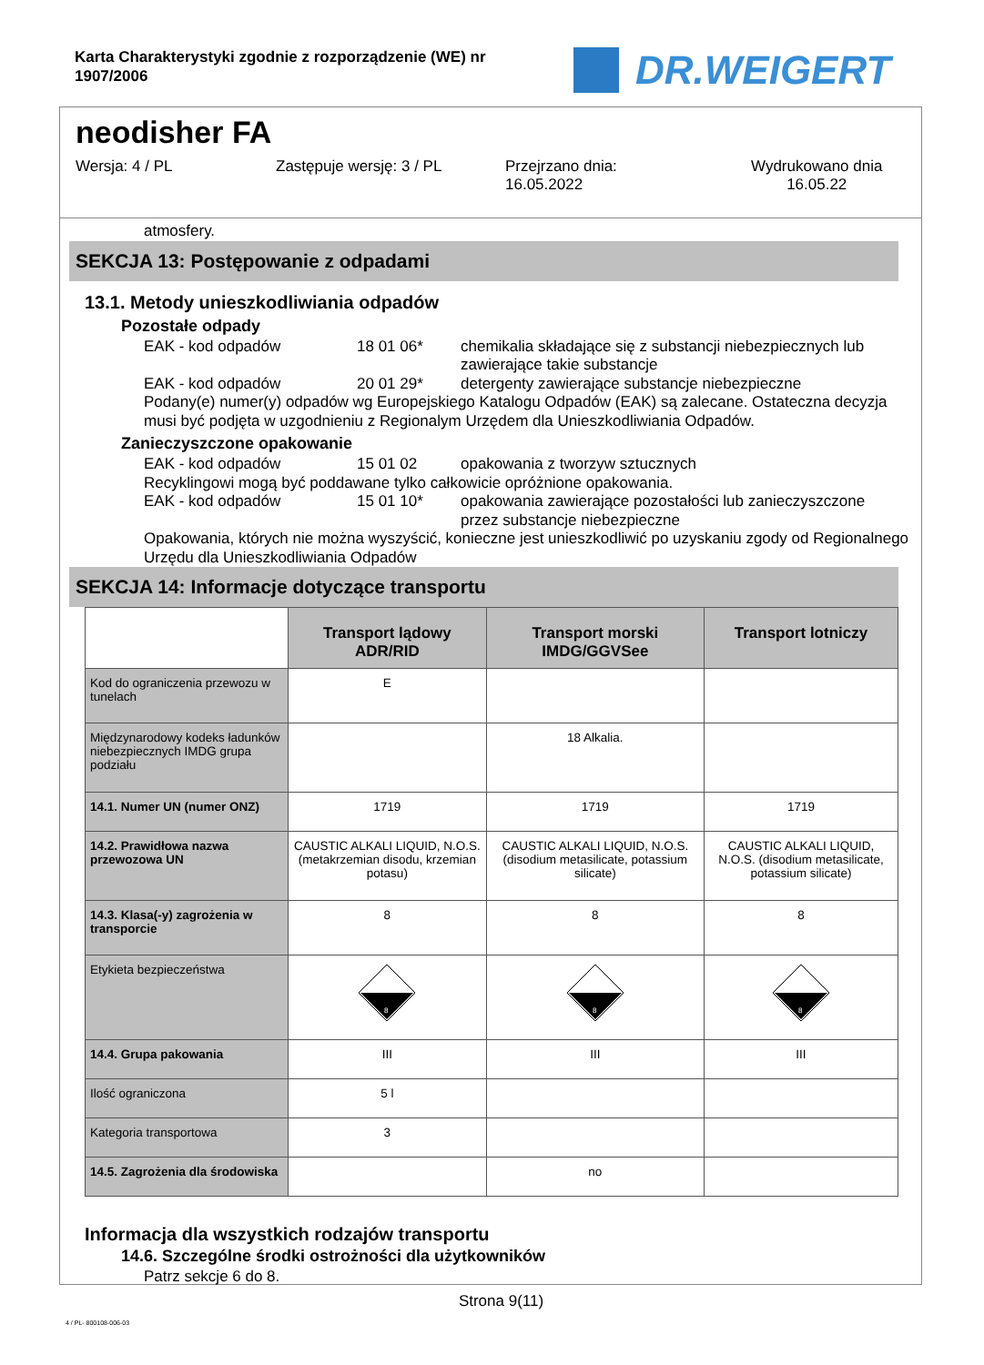Karta Charakterystyki zgodnie z rozporządzenie (WE) nr 1907/2006
DR.WEIGERT
neodisher FA
Wersja: 4 / PL Zastępuje wersję: 3 / PL Przejrzano dnia:
16.05.2022
Wydrukowano dnia
16.05.22
atmosfery.
SEKCJA 13: Postępowanie z odpadami
13.1. Metody unieszkodliwiania odpadów
Pozostałe odpady
EAK - kod odpadów 18 01 06* chemikalia składające się z substancji niebezpiecznych lub zawierające takie substancje
EAK - kod odpadów 20 01 29* detergenty zawierające substancje niebezpieczne
Podany(e) numer(y) odpadów wg Europejskiego Katalogu Odpadów (EAK) są zalecane. Ostateczna decyzja musi być podjęta w uzgodnieniu z Regionalym Urzędem dla Unieszkodliwiania Odpadów.
Zanieczyszczone opakowanie
EAK - kod odpadów 15 01 02 opakowania z tworzyw sztucznych
Recyklingowi mogą być poddawane tylko całkowicie opróżnione opakowania.
EAK - kod odpadów 15 01 10* opakowania zawierające pozostałości lub zanieczyszczone przez substancje niebezpieczne
Opakowania, których nie można wyszyścić, konieczne jest unieszkodliwić po uzyskaniu zgody od Regionalnego Urzędu dla Unieszkodliwiania Odpadów
SEKCJA 14: Informacje dotyczące transportu
| | Transport lądowy ADR/RID | Transport morski IMDG/GGVSee | Transport lotniczy |
| --- | --- | --- | --- |
| Kod do ograniczenia przewozu w tunelach | E | | |
| Międzynarodowy kodeks ładunków niebezpiecznych IMDG grupa podziału | | 18 Alkalia. | |
| 14.1. Numer UN (numer ONZ) | 1719 | 1719 | 1719 |
| 14.2. Prawidłowa nazwa przewozowa UN | CAUSTIC ALKALI LIQUID, N.O.S. (metakrzemian disodu, krzemian potasu) | CAUSTIC ALKALI LIQUID, N.O.S. (disodium metasilicate, potassium silicate) | CAUSTIC ALKALI LIQUID, N.O.S. (disodium metasilicate, potassium silicate) |
| 14.3. Klasa(-y) zagrożenia w transporcie | 8 | 8 | 8 |
| Etykieta bezpieczeństwa | 8 | 8 | 8 |
| 14.4. Grupa pakowania | III | III | III |
| Ilość ograniczona | 5 l | | |
| Kategoria transportowa | 3 | | |
| 14.5. Zagrożenia dla środowiska | | no | |
Informacja dla wszystkich rodzajów transportu
14.6. Szczególne środki ostrożności dla użytkowników
Patrz sekcje 6 do 8.
Strona 9(11)
4 / PL- 800108-006-03